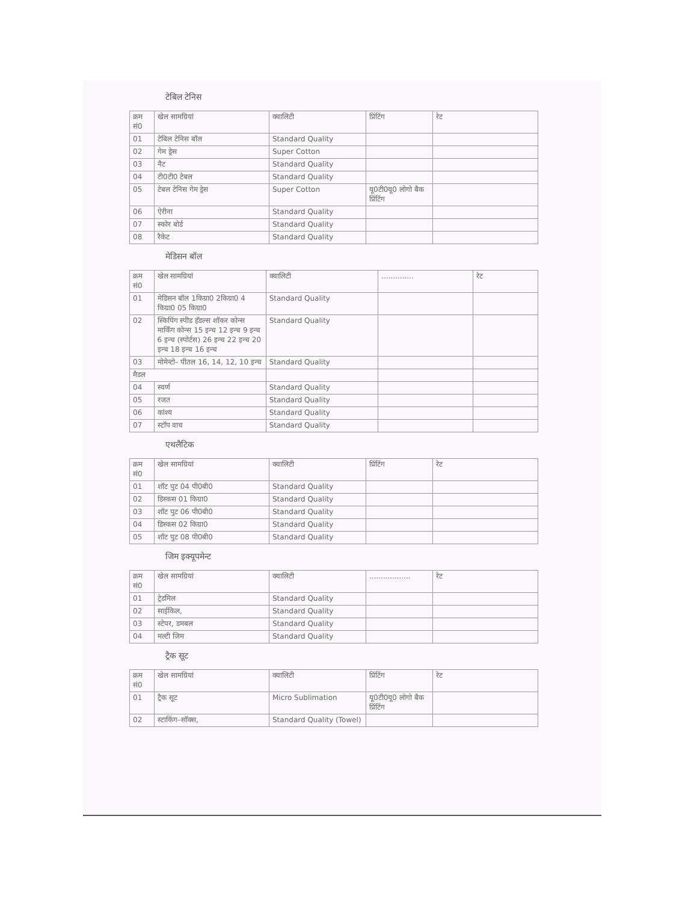टेबिल टेनिस
| क्रम सं0 | खेल सामग्रियां | क्वालिटी | प्रिंटिंग | रेट |
| 01 | टेबिल टेनिस बॉल | Standard Quality | | |
| 02 | गेम ड्रेस | Super Cotton | | |
| 03 | नैट | Standard Quality | | |
| 04 | टी0टी0 टेबल | Standard Quality | | |
| 05 | टेबल टेनिस गेम ड्रेस | Super Cotton | यू0टी0यू0 लोगो बैक प्रिंटिंग | |
| 06 | ऐरीना | Standard Quality | | |
| 07 | स्कोर बोर्ड | Standard Quality | | |
| 08 | रैकेट | Standard Quality | | |
मेडिसन बॉल
| क्रम सं0 | खेल सामग्रियां | क्वालिटी | .............. | रेट |
| 01 | मेडिसन बॉल 1किग्रा0 2किग्रा0 4 किग्रा0 05 किग्रा0 | Standard Quality | | |
| 02 | स्किपिंग स्पीड हॅडल्स शॉकर कोन्स मार्किंग कोन्स 15 इन्च 12 इन्च 9 इन्च 6 इन्च (स्पोर्टस) 26 इन्च 22 इन्च 20 इन्च 18 इन्च 16 इन्च | Standard Quality | | |
| 03 | मोमेन्टो– पीतल 16, 14, 12, 10 इन्च | Standard Quality | | |
| मैडल | | | | |
| 04 | स्वर्ण | Standard Quality | | |
| 05 | रजत | Standard Quality | | |
| 06 | कांश्य | Standard Quality | | |
| 07 | स्टॉप वाच | Standard Quality | | |
एथलैटिक
| क्रम सं0 | खेल सामग्रियां | क्वालिटी | प्रिंटिंग | रेट |
| 01 | शॉट पुट 04 पी0बी0 | Standard Quality | | |
| 02 | डिस्कस 01 किग्रा0 | Standard Quality | | |
| 03 | शॉट पुट 06 पी0बी0 | Standard Quality | | |
| 04 | डिस्कस 02 किग्रा0 | Standard Quality | | |
| 05 | शॉट पुट 08 पी0बी0 | Standard Quality | | |
जिम इक्यूपमेन्ट
| क्रम सं0 | खेल सामग्रियां | क्वालिटी | .................. | रेट |
| 01 | ट्रेडमिल | Standard Quality | | |
| 02 | साईकिल, | Standard Quality | | |
| 03 | स्टेपर, डमबल | Standard Quality | | |
| 04 | मल्टी जिम | Standard Quality | | |
ट्रैक सूट
| क्रम सं0 | खेल सामग्रियां | क्वालिटी | प्रिंटिंग | रेट |
| 01 | ट्रैक सूट | Micro Sublimation | यू0टी0यू0 लोगो बैक प्रिंटिंग | |
| 02 | स्टाकिंग–सॉक्स, | Standard Quality (Towel) | | |